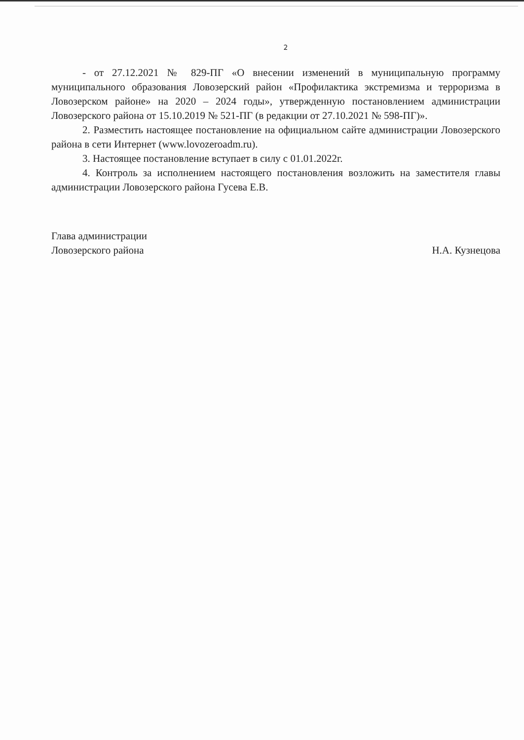2
- от 27.12.2021 № 829-ПГ «О внесении изменений в муниципальную программу муниципального образования Ловозерский район «Профилактика экстремизма и терроризма в Ловозерском районе» на 2020 – 2024 годы», утвержденную постановлением администрации Ловозерского района от 15.10.2019 № 521-ПГ (в редакции от 27.10.2021 № 598-ПГ)».
2. Разместить настоящее постановление на официальном сайте администрации Ловозерского района в сети Интернет (www.lovozeroadm.ru).
3. Настоящее постановление вступает в силу с 01.01.2022г.
4. Контроль за исполнением настоящего постановления возложить на заместителя главы администрации Ловозерского района Гусева Е.В.
Глава администрации
Ловозерского района
Н.А. Кузнецова